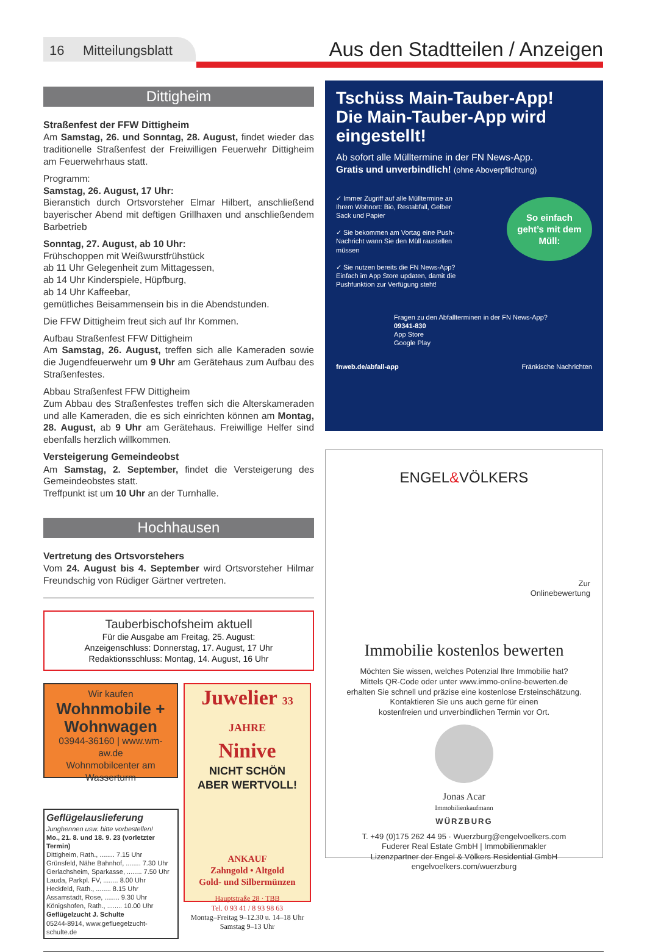16 Mitteilungsblatt
Aus den Stadtteilen / Anzeigen
Dittigheim
Straßenfest der FFW Dittigheim
Am Samstag, 26. und Sonntag, 28. August, findet wieder das traditionelle Straßenfest der Freiwilligen Feuerwehr Dittigheim am Feuerwehrhaus statt.
Programm:
Samstag, 26. August, 17 Uhr:
Bieranstich durch Ortsvorsteher Elmar Hilbert, anschließend bayerischer Abend mit deftigen Grillhaxen und anschließendem Barbetrieb
Sonntag, 27. August, ab 10 Uhr:
Frühschoppen mit Weißwurstfrühstück
ab 11 Uhr Gelegenheit zum Mittagessen,
ab 14 Uhr Kinderspiele, Hüpfburg,
ab 14 Uhr Kaffeebar,
gemütliches Beisammensein bis in die Abendstunden.
Die FFW Dittigheim freut sich auf Ihr Kommen.
Aufbau Straßenfest FFW Dittigheim
Am Samstag, 26. August, treffen sich alle Kameraden sowie die Jugendfeuerwehr um 9 Uhr am Gerätehaus zum Aufbau des Straßenfestes.
Abbau Straßenfest FFW Dittigheim
Zum Abbau des Straßenfestes treffen sich die Alterskameraden und alle Kameraden, die es sich einrichten können am Montag, 28. August, ab 9 Uhr am Gerätehaus. Freiwillige Helfer sind ebenfalls herzlich willkommen.
Versteigerung Gemeindeobst
Am Samstag, 2. September, findet die Versteigerung des Gemeindeobstes statt.
Treffpunkt ist um 10 Uhr an der Turnhalle.
Hochhausen
Vertretung des Ortsvorstehers
Vom 24. August bis 4. September wird Ortsvorsteher Hilmar Freundschig von Rüdiger Gärtner vertreten.
Tauberbischofsheim aktuell
Für die Ausgabe am Freitag, 25. August:
Anzeigenschluss: Donnerstag, 17. August, 17 Uhr
Redaktionsschluss: Montag, 14. August, 16 Uhr
Wir kaufen
Wohnmobile + Wohnwagen
03944-36160 | www.wm-aw.de
Wohnmobilcenter am Wasserturm
Geflügelauslieferung
Junghennen usw. bitte vorbestellen!
Mo., 21. 8. und 18. 9. 23 (vorletzter Termin)
Dittigheim, Rath., ........ 7.15 Uhr
Grünsfeld, Nähe Bahnhof, ........ 7.30 Uhr
Gerlachsheim, Sparkasse, ........ 7.50 Uhr
Lauda, Parkpl. FV, ........ 8.00 Uhr
Heckfeld, Rath., ........ 8.15 Uhr
Assamstadt, Rose, ........ 9.30 Uhr
Königshofen, Rath., ........ 10.00 Uhr
Geflügelzucht J. Schulte
05244-8914, www.gefluegelzucht-schulte.de
Juwelier 33 JAHRE
Ninive
NICHT SCHÖN
ABER WERTVOLL!
ANKAUF
Zahngold • Altgold
Gold- und Silbermünzen
Hauptstraße 28 · TBB
Tel. 0 93 41 / 8 93 98 63
Montag–Freitag 9–12.30 u. 14–18 Uhr
Samstag 9–13 Uhr
Tschüss Main-Tauber-App!
Die Main-Tauber-App wird eingestellt!
Ab sofort alle Mülltermine in der FN News-App.
Gratis und unverbindlich! (ohne Aboverpflichtung)
✓ Immer Zugriff auf alle Mülltermine an Ihrem Wohnort: Bio, Restabfall, Gelber Sack und Papier
✓ Sie bekommen am Vortag eine Push-Nachricht wann Sie den Müll raustellen müssen
✓ Sie nutzen bereits die FN News-App? Einfach im App Store updaten, damit die Pushfunktion zur Verfügung steht!
So einfach geht’s mit dem Müll:
Fragen zu den Abfallterminen in der FN News-App?
09341-830
App Store
Google Play
fnweb.de/abfall-app Fränkische Nachrichten
ENGEL&VÖLKERS
Zur
Onlinebewertung
Immobilie kostenlos bewerten
Möchten Sie wissen, welches Potenzial Ihre Immobilie hat?
Mittels QR-Code oder unter www.immo-online-bewerten.de
erhalten Sie schnell und präzise eine kostenlose Ersteinschätzung.
Kontaktieren Sie uns auch gerne für einen
kostenfreien und unverbindlichen Termin vor Ort.
Jonas Acar
Immobilienkaufmann
WÜRZBURG
T. +49 (0)175 262 44 95 · Wuerzburg@engelvoelkers.com
Fuderer Real Estate GmbH | Immobilienmakler
Lizenzpartner der Engel & Völkers Residential GmbH
engelvoelkers.com/wuerzburg